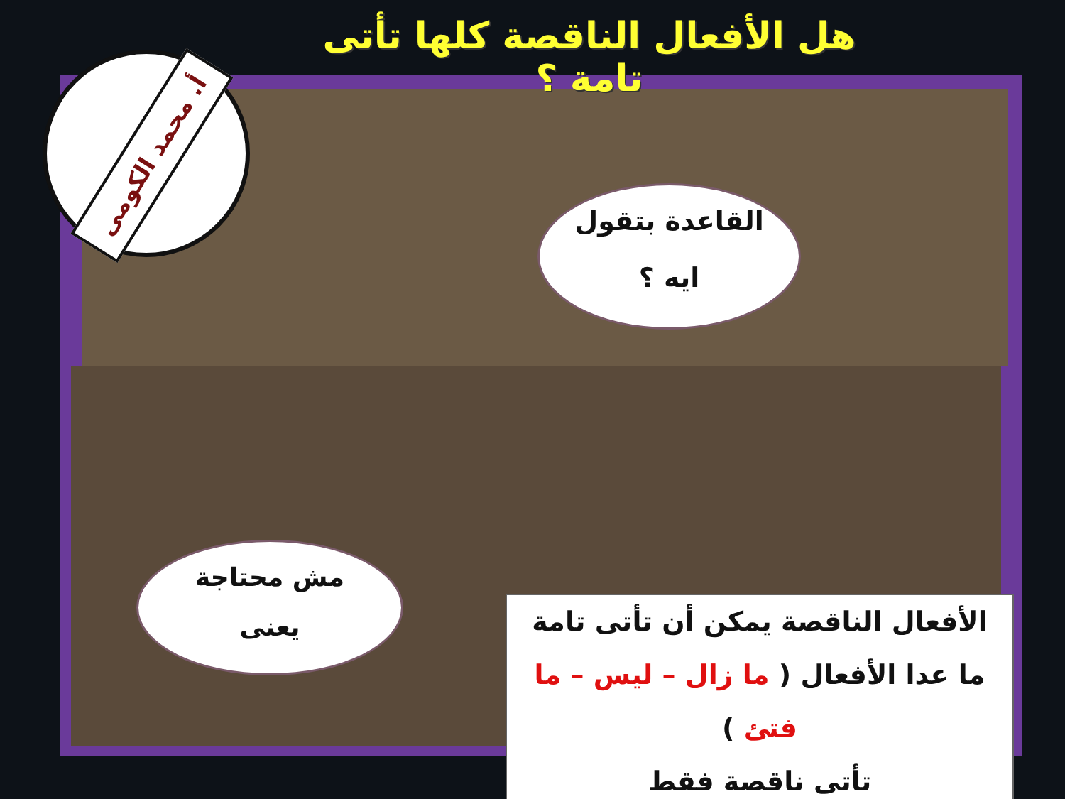أ. محمد الكومى
هل الأفعال الناقصة كلها تأتى تامة ؟
القاعدة بتقول
ايه ؟
مش محتاجة
يعنى
الأفعال الناقصة يمكن أن تأتى تامة
ما عدا الأفعال ( ما زال – ليس – ما فتئ )
تأتى ناقصة فقط